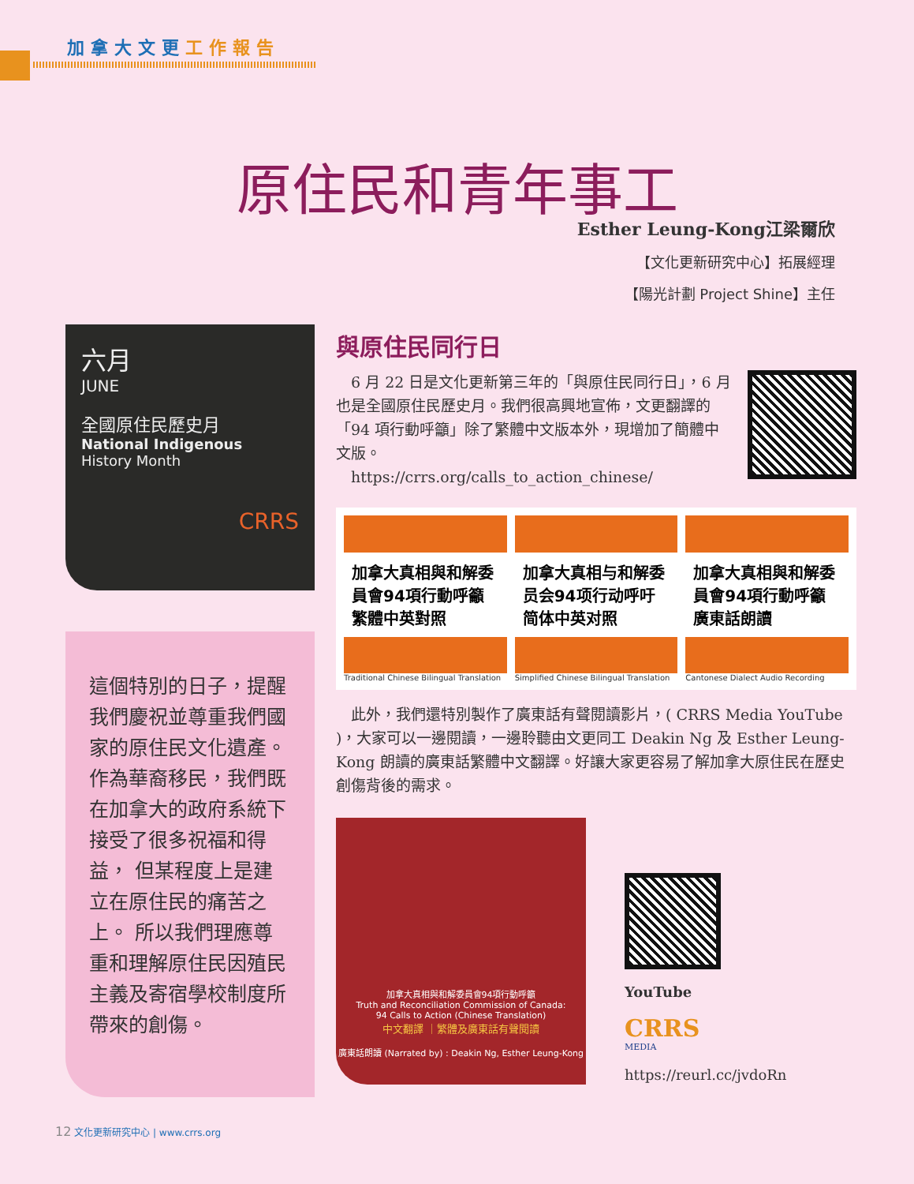加拿大文更工作報告
原住民和青年事工
Esther Leung-Kong江梁爾欣
【文化更新研究中心】拓展經理
【陽光計劃 Project Shine】主任
六月
JUNE
全國原住民歷史月
National Indigenous
History Month
CRRS
這個特別的日子，提醒我們慶祝並尊重我們國家的原住民文化遺產。 作為華裔移民，我們既在加拿大的政府系統下接受了很多祝福和得益， 但某程度上是建立在原住民的痛苦之上。 所以我們理應尊重和理解原住民因殖民主義及寄宿學校制度所帶來的創傷。
與原住民同行日
　6 月 22 日是文化更新第三年的「與原住民同行日」，6 月也是全國原住民歷史月。我們很高興地宣佈，文更翻譯的「94 項行動呼籲」除了繁體中文版本外，現增加了簡體中文版。
　https://crrs.org/calls_to_action_chinese/
加拿大真相與和解委員會94項行動呼籲
繁體中英對照
Traditional Chinese Bilingual Translation
加拿大真相与和解委员会94项行动呼吁
简体中英对照
Simplified Chinese Bilingual Translation
加拿大真相與和解委員會94項行動呼籲
廣東話朗讀
Cantonese Dialect Audio Recording
　此外，我們還特別製作了廣東話有聲閱讀影片，( CRRS Media YouTube )，大家可以一邊閱讀，一邊聆聽由文更同工 Deakin Ng 及 Esther Leung-Kong 朗讀的廣東話繁體中文翻譯。好讓大家更容易了解加拿大原住民在歷史創傷背後的需求。
加拿大真相與和解委員會94項行動呼籲
Truth and Reconciliation Commission of Canada:
94 Calls to Action (Chinese Translation)
中文翻譯 ｜繁體及廣東話有聲閱讀
廣東話朗讀 (Narrated by) : Deakin Ng, Esther Leung-Kong
YouTube
CRRS
MEDIA
https://reurl.cc/jvdoRn
12 文化更新研究中心 | www.crrs.org